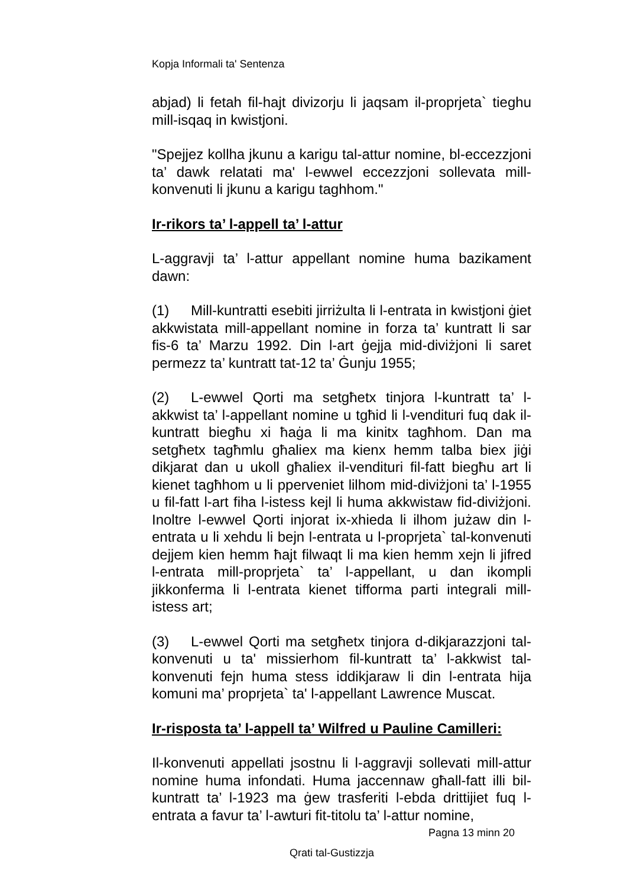Kopja Informali ta' Sentenza
abjad) li fetah fil-hajt divizorju li jaqsam il-proprjeta` tieghu mill-isqaq in kwistjoni.
"Spejjez kollha jkunu a karigu tal-attur nomine, bl-eccezzjoni ta’ dawk relatati ma' l-ewwel eccezzjoni sollevata mill-konvenuti li jkunu a karigu taghhom."
Ir-rikors ta’ l-appell ta’ l-attur
L-aggravji ta’ l-attur appellant nomine huma bazikament dawn:
(1) Mill-kuntratti esebiti jirriżulta li l-entrata in kwistjoni ġiet akkwistata mill-appellant nomine in forza ta’ kuntratt li sar fis-6 ta’ Marzu 1992. Din l-art ġejja mid-diviżjoni li saret permezz ta’ kuntratt tat-12 ta’ Ġunju 1955;
(2) L-ewwel Qorti ma setgħetx tinjora l-kuntratt ta’ l-akkwist ta’ l-appellant nomine u tgħid li l-vendituri fuq dak il-kuntratt biegħu xi ħaġa li ma kinitx tagħhom. Dan ma setgħetx tagħmlu għaliex ma kienx hemm talba biex jiġi dikjarat dan u ukoll għaliex il-vendituri fil-fatt biegħu art li kienet tagħhom u li pperveniet lilhom mid-diviżjoni ta’ l-1955 u fil-fatt l-art fiha l-istess kejl li huma akkwistaw fid-diviżjoni. Inoltre l-ewwel Qorti injorat ix-xhieda li ilhom jużaw din l-entrata u li xehdu li bejn l-entrata u l-proprjeta` tal-konvenuti dejjem kien hemm ħajt filwaqt li ma kien hemm xejn li jifred l-entrata mill-proprjeta` ta’ l-appellant, u dan ikompli jikkonferma li l-entrata kienet tifforma parti integrali mill-istess art;
(3) L-ewwel Qorti ma setgħetx tinjora d-dikjarazzjoni tal-konvenuti u ta' missierhom fil-kuntratt ta’ l-akkwist tal-konvenuti fejn huma stess iddikjaraw li din l-entrata hija komuni ma’ proprjeta` ta' l-appellant Lawrence Muscat.
Ir-risposta ta’ l-appell ta’ Wilfred u Pauline Camilleri:
Il-konvenuti appellati jsostnu li l-aggravji sollevati mill-attur nomine huma infondati. Huma jaccennaw għall-fatt illi bil-kuntratt ta’ l-1923 ma ġew trasferiti l-ebda drittijiet fuq l-entrata a favur ta’ l-awturi fit-titolu ta’ l-attur nomine,
Pagna 13 minn 20
Qrati tal-Gustizzja